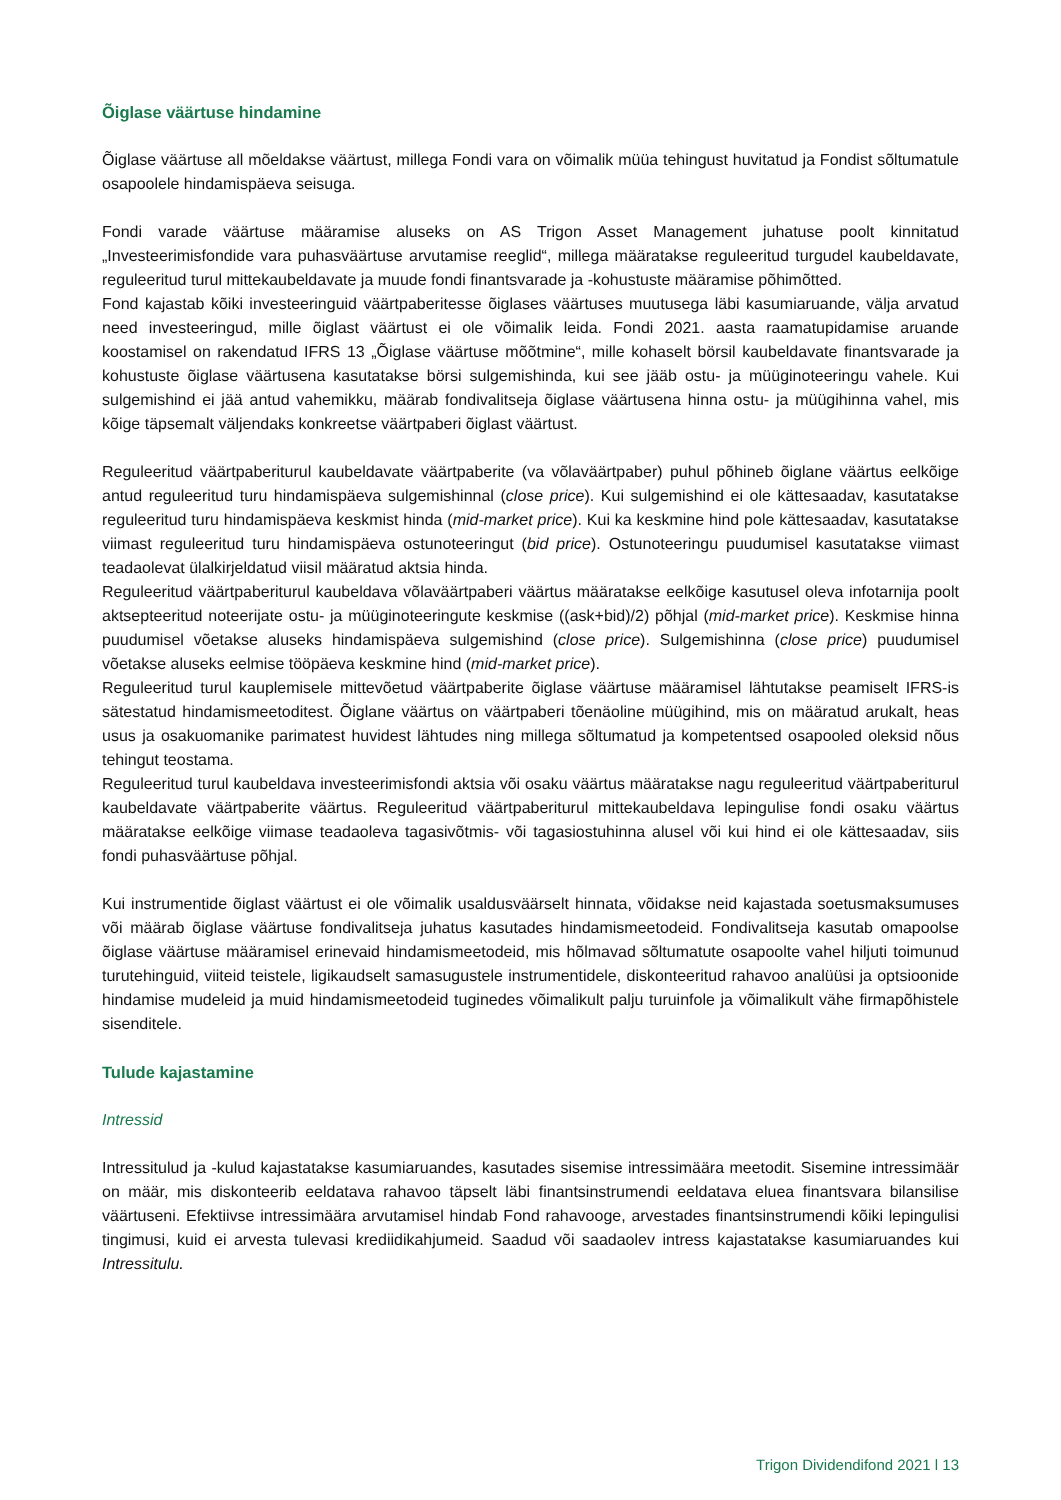Õiglase väärtuse hindamine
Õiglase väärtuse all mõeldakse väärtust, millega Fondi vara on võimalik müüa tehingust huvitatud ja Fondist sõltumatule osapoolele hindamispäeva seisuga.
Fondi varade väärtuse määramise aluseks on AS Trigon Asset Management juhatuse poolt kinnitatud „Investeerimisfondide vara puhasväärtuse arvutamise reeglid“, millega määratakse reguleeritud turgudel kaubeldavate, reguleeritud turul mittekaubeldavate ja muude fondi finantsvarade ja -kohustuste määramise põhimõtted.
Fond kajastab kõiki investeeringuid väärtpaberitesse õiglases väärtuses muutusega läbi kasumiaruande, välja arvatud need investeeringud, mille õiglast väärtust ei ole võimalik leida. Fondi 2021. aasta raamatupidamise aruande koostamisel on rakendatud IFRS 13 „Õiglase väärtuse mõõtmine“, mille kohaselt börsil kaubeldavate finantsvarade ja kohustuste õiglase väärtusena kasutatakse börsi sulgemishinda, kui see jääb ostu- ja müüginoteeringu vahele. Kui sulgemishind ei jää antud vahemikku, määrab fondivalitseja õiglase väärtusena hinna ostu- ja müügihinna vahel, mis kõige täpsemalt väljendaks konkreetse väärtpaberi õiglast väärtust.
Reguleeritud väärtpaberiturul kaubeldavate väärtpaberite (va võlaväärtpaber) puhul põhineb õiglane väärtus eelkõige antud reguleeritud turu hindamispäeva sulgemishinnal (close price). Kui sulgemishind ei ole kättesaadav, kasutatakse reguleeritud turu hindamispäeva keskmist hinda (mid-market price). Kui ka keskmine hind pole kättesaadav, kasutatakse viimast reguleeritud turu hindamispäeva ostunoteeringut (bid price). Ostunoteeringu puudumisel kasutatakse viimast teadaolevat ülalkirjeldatud viisil määratud aktsia hinda.
Reguleeritud väärtpaberiturul kaubeldava võlaväärtpaberi väärtus määratakse eelkõige kasutusel oleva infotarnija poolt aktsepteeritud noteerijate ostu- ja müüginoteeringute keskmise ((ask+bid)/2) põhjal (mid-market price). Keskmise hinna puudumisel võetakse aluseks hindamispäeva sulgemishind (close price). Sulgemishinna (close price) puudumisel võetakse aluseks eelmise tööpäeva keskmine hind (mid-market price).
Reguleeritud turul kauplemisele mittevõetud väärtpaberite õiglase väärtuse määramisel lähtutakse peamiselt IFRS-is sätestatud hindamismeetoditest. Õiglane väärtus on väärtpaberi tõenäoline müügihind, mis on määratud arukalt, heas usus ja osakuomanike parimatest huvidest lähtudes ning millega sõltumatud ja kompetentsed osapooled oleksid nõus tehingut teostama.
Reguleeritud turul kaubeldava investeerimisfondi aktsia või osaku väärtus määratakse nagu reguleeritud väärtpaberiturul kaubeldavate väärtpaberite väärtus. Reguleeritud väärtpaberiturul mittekaubeldava lepingulise fondi osaku väärtus määratakse eelkõige viimase teadaoleva tagasivõtmis- või tagasiostuhinna alusel või kui hind ei ole kättesaadav, siis fondi puhasväärtuse põhjal.
Kui instrumentide õiglast väärtust ei ole võimalik usaldusväärselt hinnata, võidakse neid kajastada soetusmaksumuses või määrab õiglase väärtuse fondivalitseja juhatus kasutades hindamismeetodeid. Fondivalitseja kasutab omapoolse õiglase väärtuse määramisel erinevaid hindamismeetodeid, mis hõlmavad sõltumatute osapoolte vahel hiljuti toimunud turutehinguid, viiteid teistele, ligikaudselt samasugustele instrumentidele, diskonteeritud rahavoo analüüsi ja optsioonide hindamise mudeleid ja muid hindamismeetodeid tuginedes võimalikult palju turuinfole ja võimalikult vähe firmapõhistele sisenditele.
Tulude kajastamine
Intressid
Intressitulud ja -kulud kajastatakse kasumiaruandes, kasutades sisemise intressimäära meetodit. Sisemine intressimäär on määr, mis diskonteerib eeldatava rahavoo täpselt läbi finantsinstrumendi eeldatava eluea finantsvara bilansilise väärtuseni. Efektiivse intressimäära arvutamisel hindab Fond rahavooge, arvestades finantsinstrumendi kõiki lepingulisi tingimusi, kuid ei arvesta tulevasi krediidikahjumeid. Saadud või saadaolev intress kajastatakse kasumiaruandes kui Intressitulu.
Trigon Dividendifond 2021 l 13